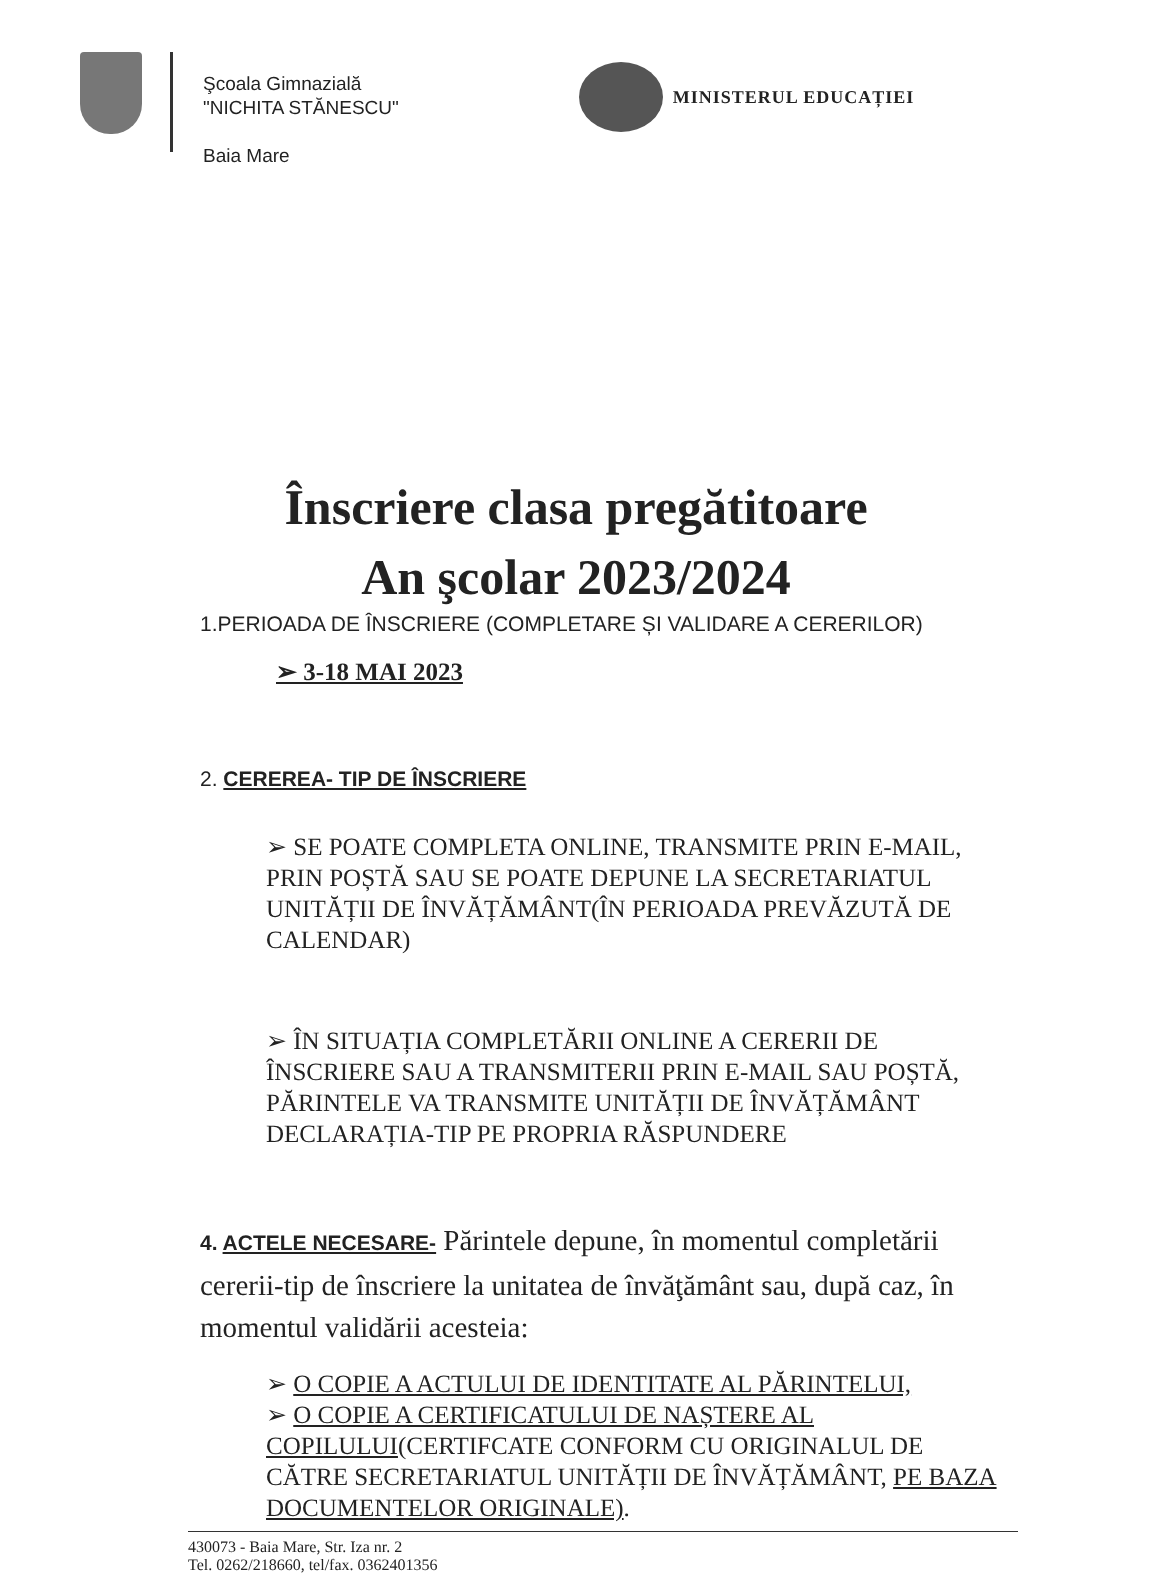Şcoala Gimnazială
"NICHITA STĂNESCU"
Baia Mare
MINISTERUL EDUCAȚIEI
Înscriere clasa pregătitoare
An şcolar 2023/2024
1.PERIOADA DE ÎNSCRIERE (COMPLETARE ȘI VALIDARE A CERERILOR)
➢ 3-18 MAI 2023
2. CEREREA- TIP DE ÎNSCRIERE
➢ SE POATE COMPLETA ONLINE, TRANSMITE PRIN E-MAIL, PRIN POȘTĂ SAU SE POATE DEPUNE LA SECRETARIATUL UNITĂȚII DE ÎNVĂȚĂMÂNT(ÎN PERIOADA PREVĂZUTĂ DE CALENDAR)
➢ ÎN SITUAȚIA COMPLETĂRII ONLINE A CERERII DE ÎNSCRIERE SAU A TRANSMITERII PRIN E-MAIL SAU POȘTĂ, PĂRINTELE VA TRANSMITE UNITĂȚII DE ÎNVĂȚĂMÂNT DECLARAȚIA-TIP PE PROPRIA RĂSPUNDERE
4. ACTELE NECESARE- Părintele depune, în momentul completării cererii-tip de înscriere la unitatea de învăţământ sau, după caz, în momentul validării acesteia:
➢ O COPIE A ACTULUI DE IDENTITATE AL PĂRINTELUI,
➢ O COPIE A CERTIFICATULUI DE NAȘTERE AL COPILULUI(CERTIFCATE CONFORM CU ORIGINALUL DE CĂTRE SECRETARIATUL UNITĂȚII DE ÎNVĂȚĂMÂNT, PE BAZA DOCUMENTELOR ORIGINALE).
430073 - Baia Mare, Str. Iza nr. 2
Tel. 0262/218660, tel/fax. 0362401356